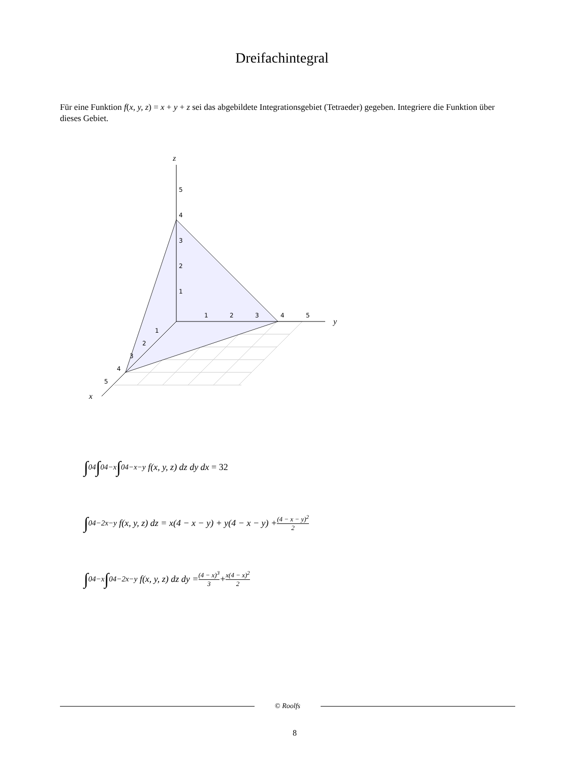Dreifachintegral
Für eine Funktion f(x, y, z) = x + y + z sei das abgebildete Integrationsgebiet (Tetraeder) gegeben. Integriere die Funktion über dieses Gebiet.
z
y
x
5
4
3
2
1
1
2
3
4
5
1
2
3
4
5
∫<sub>0</sub><sup>4</sup> ∫<sub>0</sub><sup>4−x</sup> ∫<sub>0</sub><sup>4−x−y</sup> f(x, y, z) dz dy dx = 32
∫<sub>0</sub><sup>4−2x−y</sup> f(x, y, z) dz = x(4 − x − y) + y(4 − x − y) + (4 − x − y)<sup>2</sup> 2
∫<sub>0</sub><sup>4−x</sup> ∫<sub>0</sub><sup>4−2x−y</sup> f(x, y, z) dz dy = (4 − x)<sup>3</sup> 3 + x(4 − x)<sup>2</sup> 2
© Roolfs
8